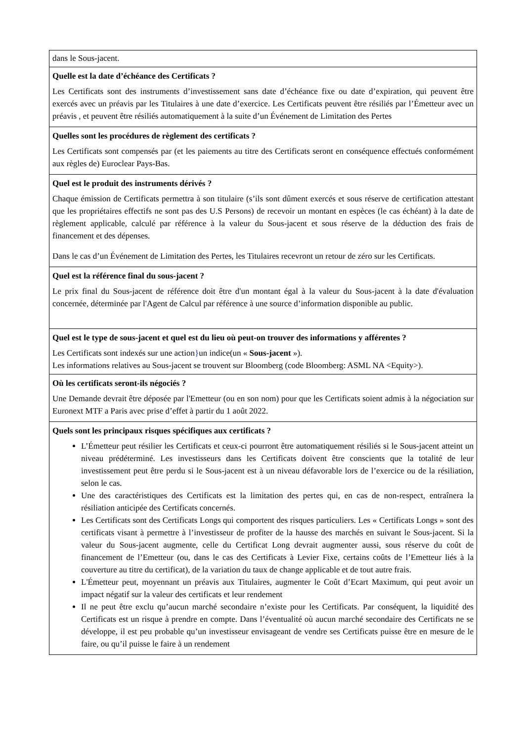| dans le Sous-jacent. |
| Quelle est la date d’échéance des Certificats ? Les Certificats sont des instruments d’investissement sans date d’échéance fixe ou date d’expiration, qui peuvent être exercés avec un préavis par les Titulaires à une date d’exercice. Les Certificats peuvent être résiliés par l’Émetteur avec un préavis , et peuvent être résiliés automatiquement à la suite d’un Événement de Limitation des Pertes |
| Quelles sont les procédures de règlement des certificats ? Les Certificats sont compensés par (et les paiements au titre des Certificats seront en conséquence effectués conformément aux règles de) Euroclear Pays-Bas. |
| Quel est le produit des instruments dérivés ? Chaque émission de Certificats permettra à son titulaire (s’ils sont dûment exercés et sous réserve de certification attestant que les propriétaires effectifs ne sont pas des U.S Persons) de recevoir un montant en espèces (le cas échéant) à la date de règlement applicable, calculé par référence à la valeur du Sous-jacent et sous réserve de la déduction des frais de financement et des dépenses. Dans le cas d’un Événement de Limitation des Pertes, les Titulaires recevront un retour de zéro sur les Certificats. |
| Quel est la référence final du sous-jacent ? Le prix final du Sous-jacent de référence doit être d'un montant égal à la valeur du Sous-jacent à la date d'évaluation concernée, déterminée par l'Agent de Calcul par référence à une source d’information disponible au public. |
| Quel est le type de sous-jacent et quel est du lieu où peut-on trouver des informations y afférentes ? Les Certificats sont indexés sur une action } un indice(un « Sous-jacent »). Les informations relatives au Sous-jacent se trouvent sur Bloomberg (code Bloomberg: ASML NA <Equity>). |
| Où les certificats seront-ils négociés ? Une Demande devrait être déposée par l'Emetteur (ou en son nom) pour que les Certificats soient admis à la négociation sur Euronext MTF a Paris avec prise d’effet à partir du 1 août 2022. |
| Quels sont les principaux risques spécifiques aux certificats ? L’Émetteur peut résilier les Certificats et ceux-ci pourront être automatiquement résiliés si le Sous-jacent atteint un niveau prédéterminé. Les investisseurs dans les Certificats doivent être conscients que la totalité de leur investissement peut être perdu si le Sous-jacent est à un niveau défavorable lors de l’exercice ou de la résiliation, selon le cas. Une des caractéristiques des Certificats est la limitation des pertes qui, en cas de non-respect, entraînera la résiliation anticipée des Certificats concernés. Les Certificats sont des Certificats Longs qui comportent des risques particuliers. Les « Certificats Longs » sont des certificats visant à permettre à l’investisseur de profiter de la hausse des marchés en suivant le Sous-jacent. Si la valeur du Sous-jacent augmente, celle du Certificat Long devrait augmenter aussi, sous réserve du coût de financement de l’Emetteur (ou, dans le cas des Certificats à Levier Fixe, certains coûts de l’Emetteur liés à la couverture au titre du certificat), de la variation du taux de change applicable et de tout autre frais. L'Émetteur peut, moyennant un préavis aux Titulaires, augmenter le Coût d’Ecart Maximum, qui peut avoir un impact négatif sur la valeur des certificats et leur rendement Il ne peut être exclu qu’aucun marché secondaire n’existe pour les Certificats. Par conséquent, la liquidité des Certificats est un risque à prendre en compte. Dans l’éventualité où aucun marché secondaire des Certificats ne se développe, il est peu probable qu’un investisseur envisageant de vendre ses Certificats puisse être en mesure de le faire, ou qu’il puisse le faire à un rendement |